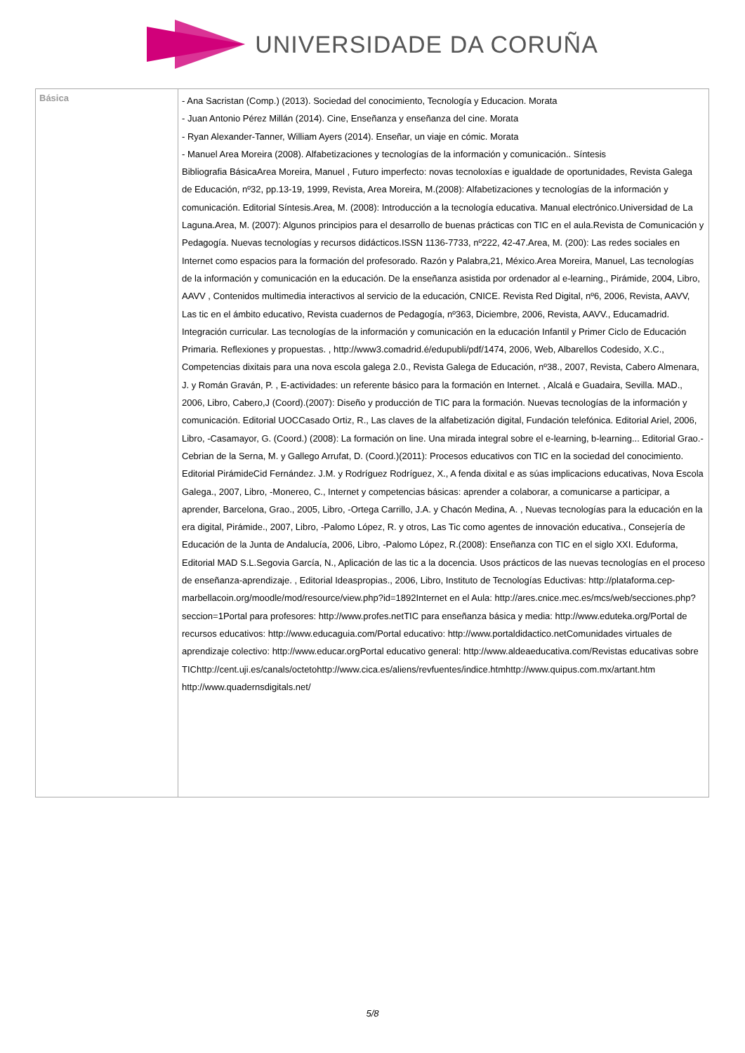UNIVERSIDADE DA CORUÑA
| Básica | - Ana Sacristan (Comp.) (2013). Sociedad del conocimiento, Tecnología y Educacion. Morata - Juan Antonio Pérez Millán (2014). Cine, Enseñanza y enseñanza del cine. Morata - Ryan Alexander-Tanner, William Ayers (2014). Enseñar, un viaje en cómic. Morata - Manuel Area Moreira (2008). Alfabetizaciones y tecnologías de la información y comunicación.. Síntesis Bibliografia BásicaArea Moreira, Manuel , Futuro imperfecto: novas tecnoloxías e igualdade de oportunidades, Revista Galega de Educación, nº32, pp.13-19, 1999, Revista, Area Moreira, M.(2008): Alfabetizaciones y tecnologías de la información y comunicación. Editorial Síntesis.Area, M. (2008): Introducción a la tecnología educativa. Manual electrónico.Universidad de La Laguna.Area, M. (2007): Algunos principios para el desarrollo de buenas prácticas con TIC en el aula.Revista de Comunicación y Pedagogía. Nuevas tecnologías y recursos didácticos.ISSN 1136-7733, nº222, 42-47.Area, M. (200): Las redes sociales en Internet como espacios para la formación del profesorado. Razón y Palabra,21, México.Area Moreira, Manuel, Las tecnologías de la información y comunicación en la educación. De la enseñanza asistida por ordenador al e-learning., Pirámide, 2004, Libro, AAVV , Contenidos multimedia interactivos al servicio de la educación, CNICE. Revista Red Digital, nº6, 2006, Revista, AAVV, Las tic en el ámbito educativo, Revista cuadernos de Pedagogía, nº363, Diciembre, 2006, Revista, AAVV., Educamadrid. Integración curricular. Las tecnologías de la información y comunicación en la educación Infantil y Primer Ciclo de Educación Primaria. Reflexiones y propuestas. , http://www3.comadrid.é/edupubli/pdf/1474, 2006, Web, Albarellos Codesido, X.C., Competencias dixitais para una nova escola galega 2.0., Revista Galega de Educación, nº38., 2007, Revista, Cabero Almenara, J. y Román Graván, P. , E-actividades: un referente básico para la formación en Internet. , Alcalá e Guadaira, Sevilla. MAD., 2006, Libro, Cabero,J (Coord).(2007): Diseño y producción de TIC para la formación. Nuevas tecnologías de la información y comunicación. Editorial UOCCasado Ortiz, R., Las claves de la alfabetización digital, Fundación telefónica. Editorial Ariel, 2006, Libro, -Casamayor, G. (Coord.) (2008): La formación on line. Una mirada integral sobre el e-learning, b-learning... Editorial Grao.-Cebrian de la Serna, M. y Gallego Arrufat, D. (Coord.)(2011): Procesos educativos con TIC en la sociedad del conocimiento. Editorial PirámideCid Fernández. J.M. y Rodríguez Rodríguez, X., A fenda dixital e as súas implicacions educativas, Nova Escola Galega., 2007, Libro, -Monereo, C., Internet y competencias básicas: aprender a colaborar, a comunicarse a participar, a aprender, Barcelona, Grao., 2005, Libro, -Ortega Carrillo, J.A. y Chacón Medina, A. , Nuevas tecnologías para la educación en la era digital, Pirámide., 2007, Libro, -Palomo López, R. y otros, Las Tic como agentes de innovación educativa., Consejería de Educación de la Junta de Andalucía, 2006, Libro, -Palomo López, R.(2008): Enseñanza con TIC en el siglo XXI. Eduforma, Editorial MAD S.L.Segovia García, N., Aplicación de las tic a la docencia. Usos prácticos de las nuevas tecnologías en el proceso de enseñanza-aprendizaje. , Editorial Ideaspropias., 2006, Libro, Instituto de Tecnologías Eductivas: http://plataforma.cep-marbellacoin.org/moodle/mod/resource/view.php?id=1892Internet en el Aula: http://ares.cnice.mec.es/mcs/web/secciones.php?seccion=1Portal para profesores: http://www.profes.netTIC para enseñanza básica y media: http://www.eduteka.org/Portal de recursos educativos: http://www.educaguia.com/Portal educativo: http://www.portaldidactico.netComunidades virtuales de aprendizaje colectivo: http://www.educar.orgPortal educativo general: http://www.aldeaeducativa.com/Revistas educativas sobre TIChttp://cent.uji.es/canals/octetohttp://www.cica.es/aliens/revfuentes/indice.htmhttp://www.quipus.com.mx/artant.htm http://www.quadernsdigitals.net/ |
5/8